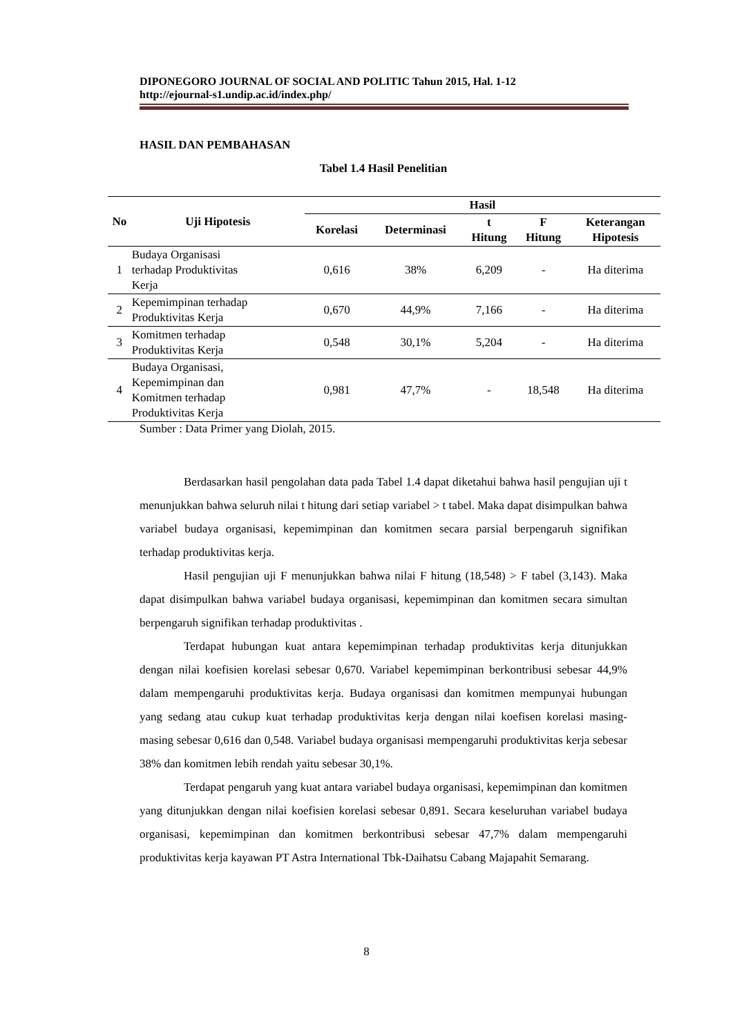DIPONEGORO JOURNAL OF SOCIAL AND POLITIC Tahun 2015, Hal. 1-12
http://ejournal-s1.undip.ac.id/index.php/
HASIL DAN PEMBAHASAN
Tabel 1.4 Hasil Penelitian
| No | Uji Hipotesis | Hasil | | | | |
| --- | --- | --- | --- | --- | --- | --- |
| | | Korelasi | Determinasi | t Hitung | F Hitung | Keterangan Hipotesis |
| 1 | Budaya Organisasi terhadap Produktivitas Kerja | 0,616 | 38% | 6,209 | - | Ha diterima |
| 2 | Kepemimpinan terhadap Produktivitas Kerja | 0,670 | 44,9% | 7,166 | - | Ha diterima |
| 3 | Komitmen terhadap Produktivitas Kerja | 0,548 | 30,1% | 5,204 | - | Ha diterima |
| 4 | Budaya Organisasi, Kepemimpinan dan Komitmen terhadap Produktivitas Kerja | 0,981 | 47,7% | - | 18,548 | Ha diterima |
Sumber : Data Primer yang Diolah, 2015.
Berdasarkan hasil pengolahan data pada Tabel 1.4 dapat diketahui bahwa hasil pengujian uji t menunjukkan bahwa seluruh nilai t hitung dari setiap variabel > t tabel. Maka dapat disimpulkan bahwa variabel budaya organisasi, kepemimpinan dan komitmen secara parsial berpengaruh signifikan terhadap produktivitas kerja.
Hasil pengujian uji F menunjukkan bahwa nilai F hitung (18,548) > F tabel (3,143). Maka dapat disimpulkan bahwa variabel budaya organisasi, kepemimpinan dan komitmen secara simultan berpengaruh signifikan terhadap produktivitas .
Terdapat hubungan kuat antara kepemimpinan terhadap produktivitas kerja ditunjukkan dengan nilai koefisien korelasi sebesar 0,670. Variabel kepemimpinan berkontribusi sebesar 44,9% dalam mempengaruhi produktivitas kerja. Budaya organisasi dan komitmen mempunyai hubungan yang sedang atau cukup kuat terhadap produktivitas kerja dengan nilai koefisen korelasi masing-masing sebesar 0,616 dan 0,548. Variabel budaya organisasi mempengaruhi produktivitas kerja sebesar 38% dan komitmen lebih rendah yaitu sebesar 30,1%.
Terdapat pengaruh yang kuat antara variabel budaya organisasi, kepemimpinan dan komitmen yang ditunjukkan dengan nilai koefisien korelasi sebesar 0,891. Secara keseluruhan variabel budaya organisasi, kepemimpinan dan komitmen berkontribusi sebesar 47,7% dalam mempengaruhi produktivitas kerja kayawan PT Astra International Tbk-Daihatsu Cabang Majapahit Semarang.
8